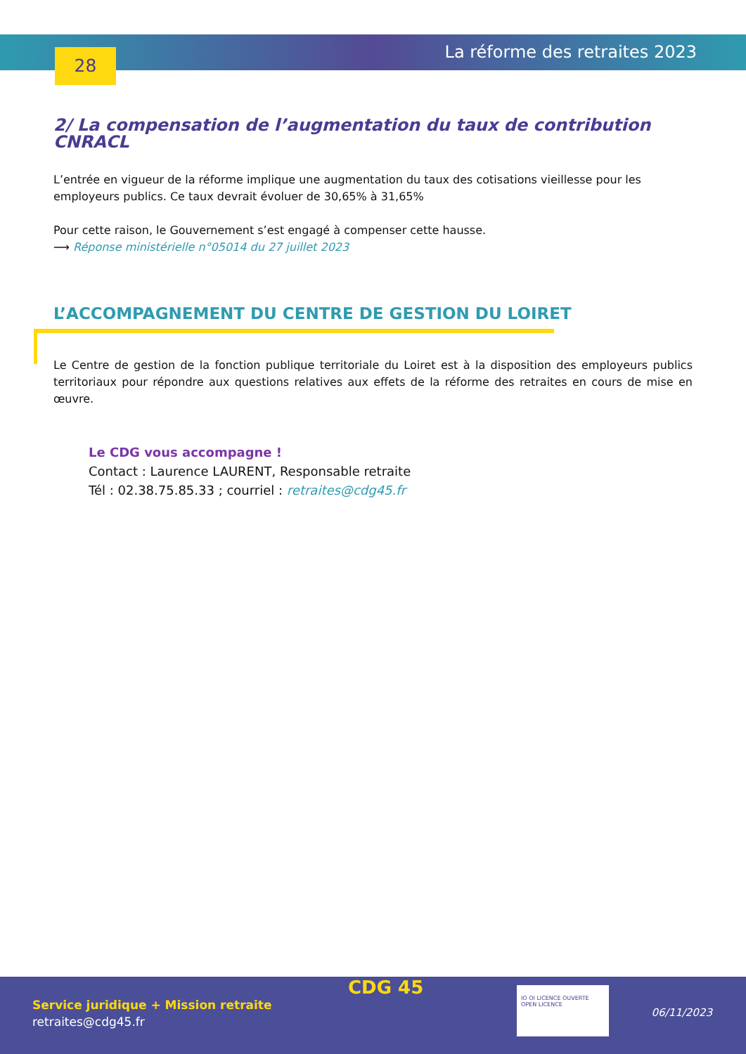28 La réforme des retraites 2023
2/ La compensation de l’augmentation du taux de contribution CNRACL
L’entrée en vigueur de la réforme implique une augmentation du taux des cotisations vieillesse pour les employeurs publics. Ce taux devrait évoluer de 30,65% à 31,65%
Pour cette raison, le Gouvernement s’est engagé à compenser cette hausse.
⟶ Réponse ministérielle n°05014 du 27 juillet 2023
L’ACCOMPAGNEMENT DU CENTRE DE GESTION DU LOIRET
Le Centre de gestion de la fonction publique territoriale du Loiret est à la disposition des employeurs publics territoriaux pour répondre aux questions relatives aux effets de la réforme des retraites en cours de mise en œuvre.
Le CDG vous accompagne !
Contact : Laurence LAURENT, Responsable retraite
Tél : 02.38.75.85.33 ; courriel : retraites@cdg45.fr
Service juridique + Mission retraite
retraites@cdg45.fr
CDG 45
IO OI LICENCE OUVERTE OPEN LICENCE
06/11/2023